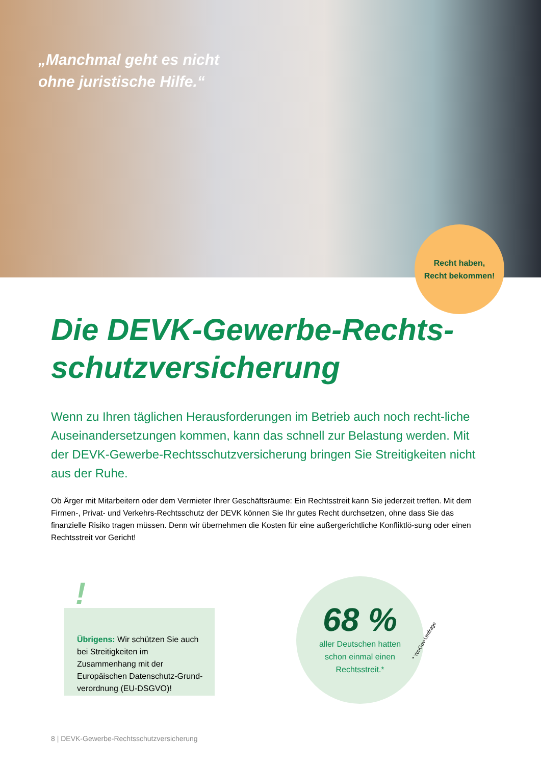„Manchmal geht es nicht
ohne juristische Hilfe.“
Recht haben,
Recht bekommen!
Die DEVK-Gewerbe-Rechts-
schutzversicherung
Wenn zu Ihren täglichen Herausforderungen im Betrieb auch noch recht-liche Auseinandersetzungen kommen, kann das schnell zur Belastung werden. Mit der DEVK-Gewerbe-Rechtsschutzversicherung bringen Sie Streitigkeiten nicht aus der Ruhe.
Ob Ärger mit Mitarbeitern oder dem Vermieter Ihrer Geschäftsräume: Ein Rechtsstreit kann Sie jederzeit treffen. Mit dem Firmen-, Privat- und Verkehrs-Rechtsschutz der DEVK können Sie Ihr gutes Recht durchsetzen, ohne dass Sie das finanzielle Risiko tragen müssen. Denn wir übernehmen die Kosten für eine außergerichtliche Konfliktlö-sung oder einen Rechtsstreit vor Gericht!
!
Übrigens: Wir schützen Sie auch bei Streitigkeiten im Zusammenhang mit der Europäischen Datenschutz-Grund-verordnung (EU-DSGVO)!
68 %
aller Deutschen hatten
schon einmal einen
Rechtsstreit.*
* YouGov-Umfrage
8 | DEVK-Gewerbe-Rechtsschutzversicherung